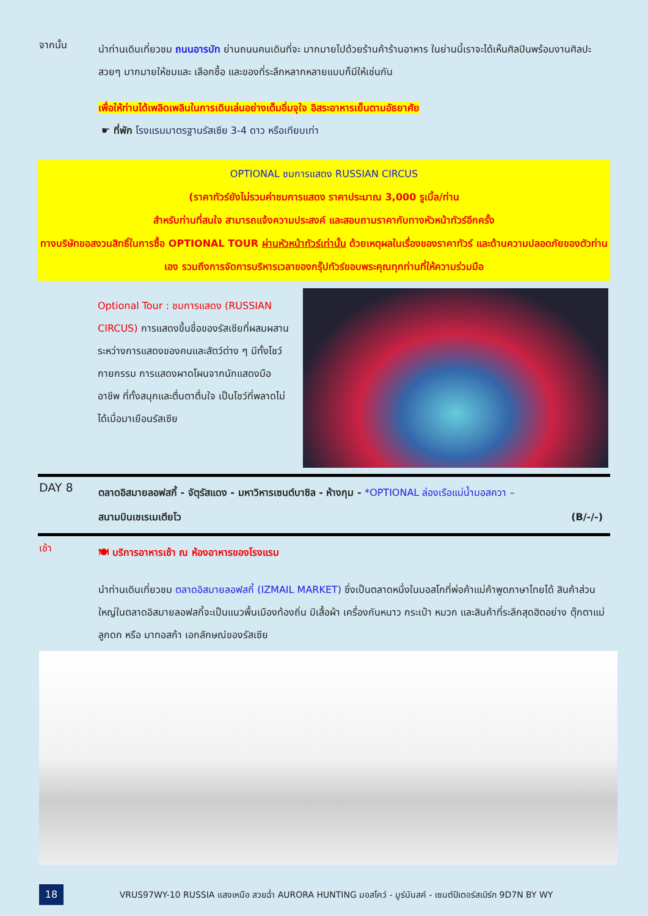จากนั้น
นำท่านเดินเที่ยวชม ถนนอารบัท ย่านถนนคนเดินที่จะ มากมายไปด้วยร้านค้าร้านอาหาร ในย่านนี้เราจะได้เห็นศิลปินพร้อมงานศิลปะสวยๆ มากมายให้ชมและ เลือกซื้อ และของที่ระลึกหลากหลายแบบก็มีให้เช่นกัน
เพื่อให้ท่านได้เพลิดเพลินในการเดินเล่นอย่างเต็มอิ่มจุใจ อิสระอาหารเย็นตามอัธยาศัย
☛ ที่พัก โรงแรมมาตรฐานรัสเซีย 3-4 ดาว หรือเทียบเท่า
OPTIONAL ชมการแสดง RUSSIAN CIRCUS
(ราคาทัวร์ยังไม่รวมค่าชมการแสดง ราคาประมาณ 3,000 รูเบิ้ล/ท่าน
สำหรับท่านที่สนใจ สามารถแจ้งความประสงค์ และสอบถามราคากับทางหัวหน้าทัวร์อีกครั้ง
ทางบริษัทขอสงวนสิทธิ์ในการซื้อ OPTIONAL TOUR ผ่านหัวหน้าทัวร์เท่านั้น ด้วยเหตุผลในเรื่องของราคาทัวร์ และด้านความปลอดภัยของตัวท่านเอง รวมถึงการจัดการบริหารเวลาของกรุ๊ปทัวร์ขอบพระคุณทุกท่านที่ให้ความร่วมมือ
Optional Tour : ชมการแสดง (RUSSIAN CIRCUS) การแสดงขึ้นชื่อของรัสเซียที่ผสมผสานระหว่างการแสดงของคนและสัตว์ต่าง ๆ มีทั้งโชว์กายกรรม การแสดงผาดโผนจากนักแสดงมืออาชีพ ที่ทั้งสนุกและตื่นตาตื่นใจ เป็นโชว์ที่พลาดไม่ได้เมื่อมาเยือนรัสเซีย
DAY 8
ตลาดอิสมายลอฟสกี้ - จัตุรัสแดง - มหาวิหารเซนต์บาซิล - ห้างกุม - *OPTIONAL ล่องเรือแม่น้ำมอสควา –
สนามบินเชเรเมเตียโว (B/-/-)
เช้า
🍽 บริการอาหารเช้า ณ ห้องอาหารของโรงแรม
นำท่านเดินเที่ยวชม ตลาดอิสมายลอฟสกี้ (IZMAIL MARKET) ซึ่งเป็นตลาดหนึ่งในมอสโกที่พ่อค้าแม่ค้าพูดภาษาไทยได้ สินค้าส่วนใหญ่ในตลาดอิสมายลอฟสกี้จะเป็นแนวพื้นเมืองท้องถิ่น มีเสื้อผ้า เครื่องกันหนาว กระเป๋า หมวก และสินค้าที่ระลึกสุดฮิตอย่าง ตุ๊กตาแม่ลูกดก หรือ มาทอสก้า เอกลักษณ์ของรัสเซีย
18
VRUS97WY-10 RUSSIA แสงเหนือ สวยฉ่ำ AURORA HUNTING มอสโคว์ - มูร์มันสค์ - เซนต์ปีเตอร์สเบิร์ก 9D7N BY WY